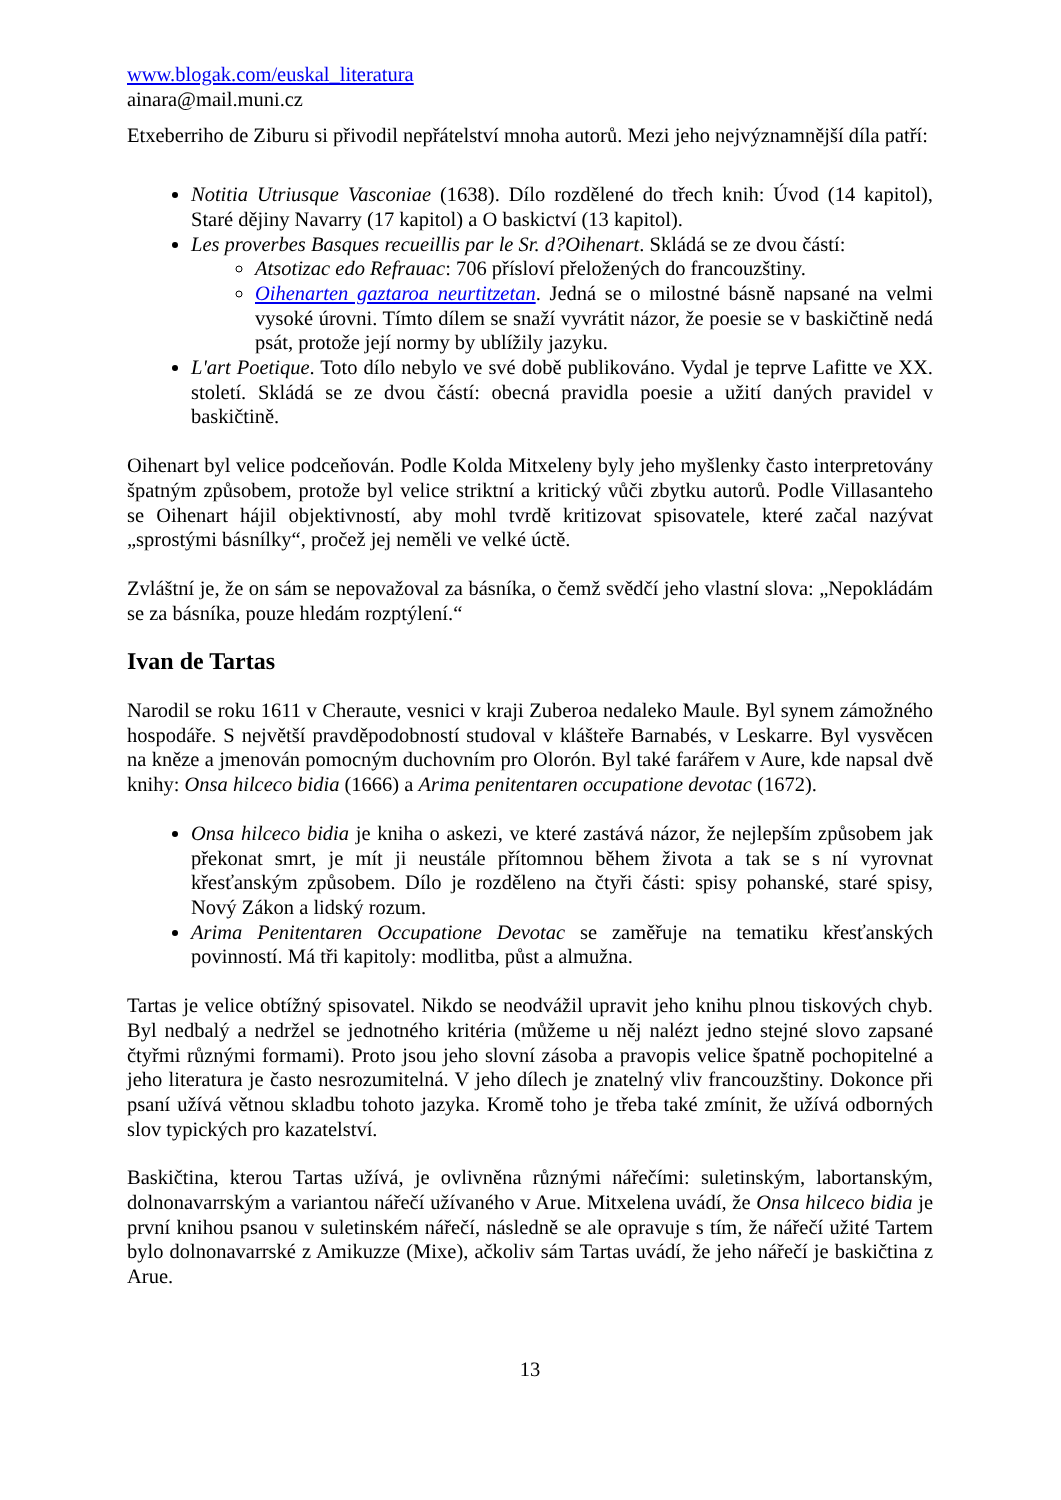www.blogak.com/euskal_literatura
ainara@mail.muni.cz
Etxeberriho de Ziburu si přivodil nepřátelství mnoha autorů. Mezi jeho nejvýznamnější díla patří:
Notitia Utriusque Vasconiae (1638). Dílo rozdělené do třech knih: Úvod (14 kapitol), Staré dějiny Navarry (17 kapitol) a O baskictví (13 kapitol).
Les proverbes Basques recueillis par le Sr. d?Oihenart. Skládá se ze dvou částí:
Atsotizac edo Refrauac: 706 přísloví přeložených do francouzštiny.
Oihenarten gaztaroa neurtitzetan. Jedná se o milostné básně napsané na velmi vysoké úrovni. Tímto dílem se snaží vyvrátit názor, že poesie se v baskičtině nedá psát, protože její normy by ublížily jazyku.
L'art Poetique. Toto dílo nebylo ve své době publikováno. Vydal je teprve Lafitte ve XX. století. Skládá se ze dvou částí: obecná pravidla poesie a užití daných pravidel v baskičtině.
Oihenart byl velice podceňován. Podle Kolda Mitxeleny byly jeho myšlenky často interpretovány špatným způsobem, protože byl velice striktní a kritický vůči zbytku autorů. Podle Villasanteho se Oihenart hájil objektivností, aby mohl tvrdě kritizovat spisovatele, které začal nazývat „sprostými básnílky“, pročež jej neměli ve velké úctě.
Zvláštní je, že on sám se nepovažoval za básníka, o čemž svědčí jeho vlastní slova: „Nepokládám se za básníka, pouze hledám rozptýlení.“
Ivan de Tartas
Narodil se roku 1611 v Cheraute, vesnici v kraji Zuberoa nedaleko Maule. Byl synem zámožného hospodáře. S největší pravděpodobností studoval v klášteře Barnabés, v Leskarre. Byl vysvěcen na kněze a jmenován pomocným duchovním pro Olorón. Byl také farářem v Aure, kde napsal dvě knihy: Onsa hilceco bidia (1666) a Arima penitentaren occupatione devotac (1672).
Onsa hilceco bidia je kniha o askezi, ve které zastává názor, že nejlepším způsobem jak překonat smrt, je mít ji neustále přítomnou během života a tak se s ní vyrovnat křesťanským způsobem. Dílo je rozděleno na čtyři části: spisy pohanské, staré spisy, Nový Zákon a lidský rozum.
Arima Penitentaren Occupatione Devotac se zaměřuje na tematiku křesťanských povinností. Má tři kapitoly: modlitba, půst a almužna.
Tartas je velice obtížný spisovatel. Nikdo se neodvážil upravit jeho knihu plnou tiskových chyb. Byl nedbalý a nedržel se jednotného kritéria (můžeme u něj nalézt jedno stejné slovo zapsané čtyřmi různými formami). Proto jsou jeho slovní zásoba a pravopis velice špatně pochopitelné a jeho literatura je často nesrozumitelná. V jeho dílech je znatelný vliv francouzštiny. Dokonce při psaní užívá větnou skladbu tohoto jazyka. Kromě toho je třeba také zmínit, že užívá odborných slov typických pro kazatelství.
Baskičtina, kterou Tartas užívá, je ovlivněna různými nářečími: suletinským, labortanským, dolnonavarrským a variantou nářečí užívaného v Arue. Mitxelena uvádí, že Onsa hilceco bidia je první knihou psanou v suletinském nářečí, následně se ale opravuje s tím, že nářečí užité Tartem bylo dolnonavarrské z Amikuzze (Mixe), ačkoliv sám Tartas uvádí, že jeho nářečí je baskičtina z Arue.
13